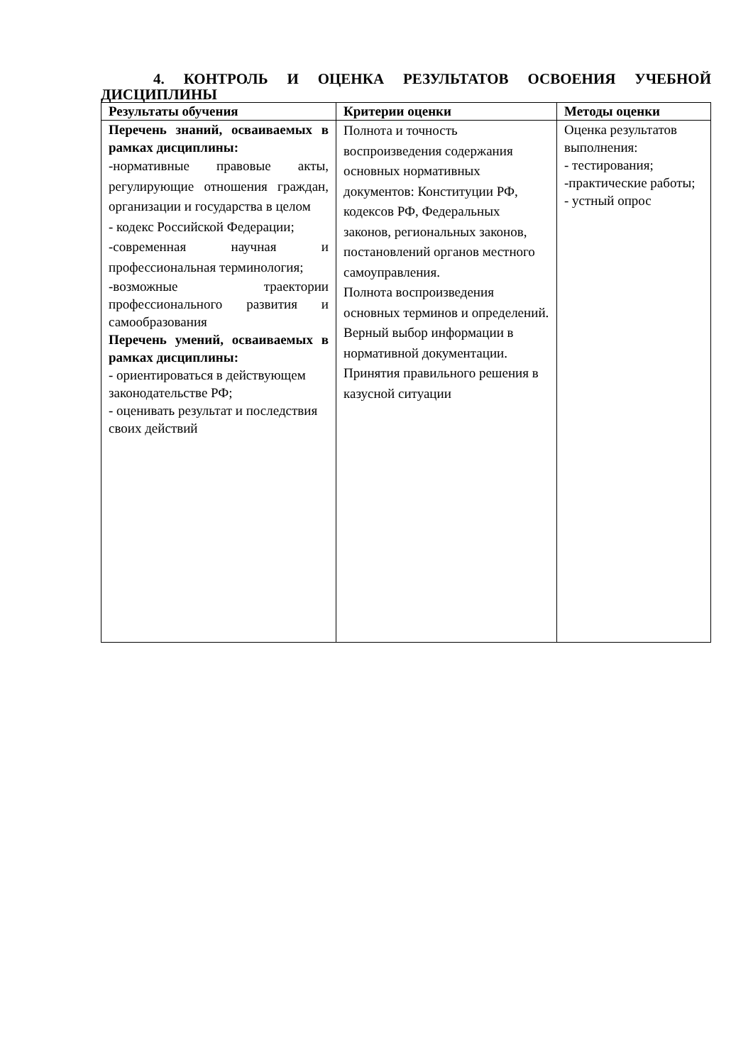4. КОНТРОЛЬ И ОЦЕНКА РЕЗУЛЬТАТОВ ОСВОЕНИЯ УЧЕБНОЙ ДИСЦИПЛИНЫ
| Результаты обучения | Критерии оценки | Методы оценки |
| --- | --- | --- |
| Перечень знаний, осваиваемых в рамках дисциплины: -нормативные правовые акты, регулирующие отношения граждан, организации и государства в целом - кодекс Российской Федерации; -современная научная и профессиональная терминология; -возможные траектории профессионального развития и самообразования Перечень умений, осваиваемых в рамках дисциплины: - ориентироваться в действующем законодательстве РФ; - оценивать результат и последствия своих действий | Полнота и точность воспроизведения содержания основных нормативных документов: Конституции РФ, кодексов РФ, Федеральных законов, региональных законов, постановлений органов местного самоуправления. Полнота воспроизведения основных терминов и определений. Верный выбор информации в нормативной документации. Принятия правильного решения в казусной ситуации | Оценка результатов выполнения: - тестирования; -практические работы; - устный опрос |